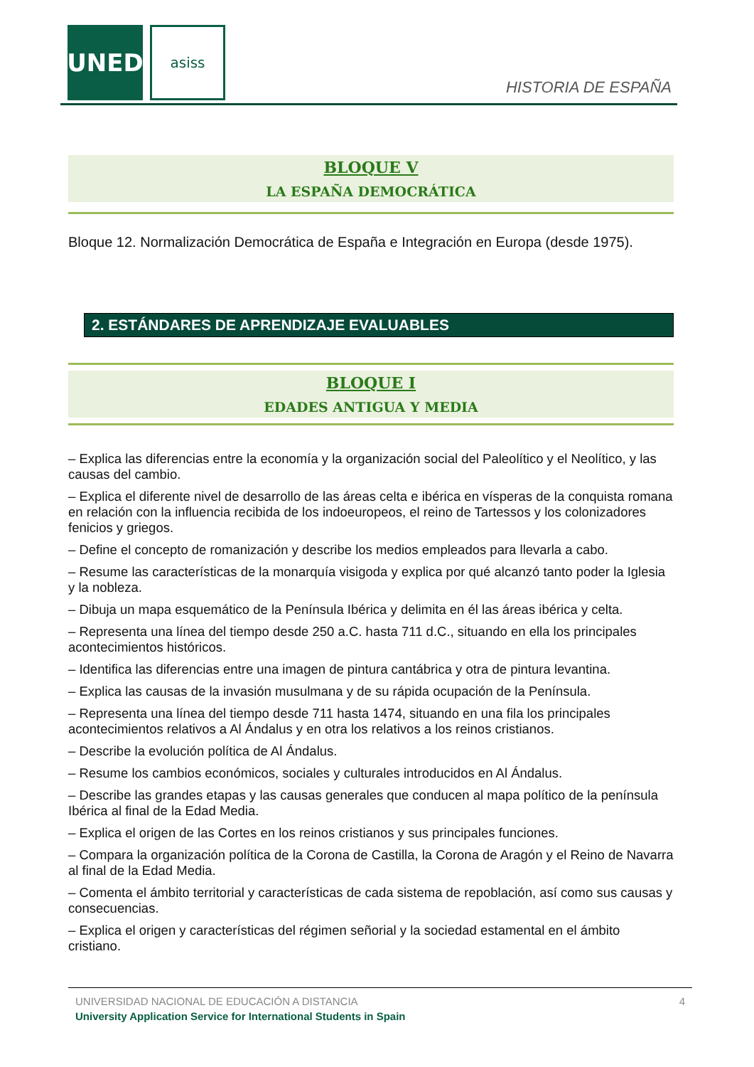UNED asiss
HISTORIA DE ESPAÑA
BLOQUE V
LA ESPAÑA DEMOCRÁTICA
Bloque 12. Normalización Democrática de España e Integración en Europa (desde 1975).
2. ESTÁNDARES DE APRENDIZAJE EVALUABLES
BLOQUE I
EDADES ANTIGUA Y MEDIA
– Explica las diferencias entre la economía y la organización social del Paleolítico y el Neolítico, y las causas del cambio.
– Explica el diferente nivel de desarrollo de las áreas celta e ibérica en vísperas de la conquista romana en relación con la influencia recibida de los indoeuropeos, el reino de Tartessos y los colonizadores fenicios y griegos.
– Define el concepto de romanización y describe los medios empleados para llevarla a cabo.
– Resume las características de la monarquía visigoda y explica por qué alcanzó tanto poder la Iglesia y la nobleza.
– Dibuja un mapa esquemático de la Península Ibérica y delimita en él las áreas ibérica y celta.
– Representa una línea del tiempo desde 250 a.C. hasta 711 d.C., situando en ella los principales acontecimientos históricos.
– Identifica las diferencias entre una imagen de pintura cantábrica y otra de pintura levantina.
– Explica las causas de la invasión musulmana y de su rápida ocupación de la Península.
– Representa una línea del tiempo desde 711 hasta 1474, situando en una fila los principales acontecimientos relativos a Al Ándalus y en otra los relativos a los reinos cristianos.
– Describe la evolución política de Al Ándalus.
– Resume los cambios económicos, sociales y culturales introducidos en Al Ándalus.
– Describe las grandes etapas y las causas generales que conducen al mapa político de la península Ibérica al final de la Edad Media.
– Explica el origen de las Cortes en los reinos cristianos y sus principales funciones.
– Compara la organización política de la Corona de Castilla, la Corona de Aragón y el Reino de Navarra al final de la Edad Media.
– Comenta el ámbito territorial y características de cada sistema de repoblación, así como sus causas y consecuencias.
– Explica el origen y características del régimen señorial y la sociedad estamental en el ámbito cristiano.
UNIVERSIDAD NACIONAL DE EDUCACIÓN A DISTANCIA 4
University Application Service for International Students in Spain